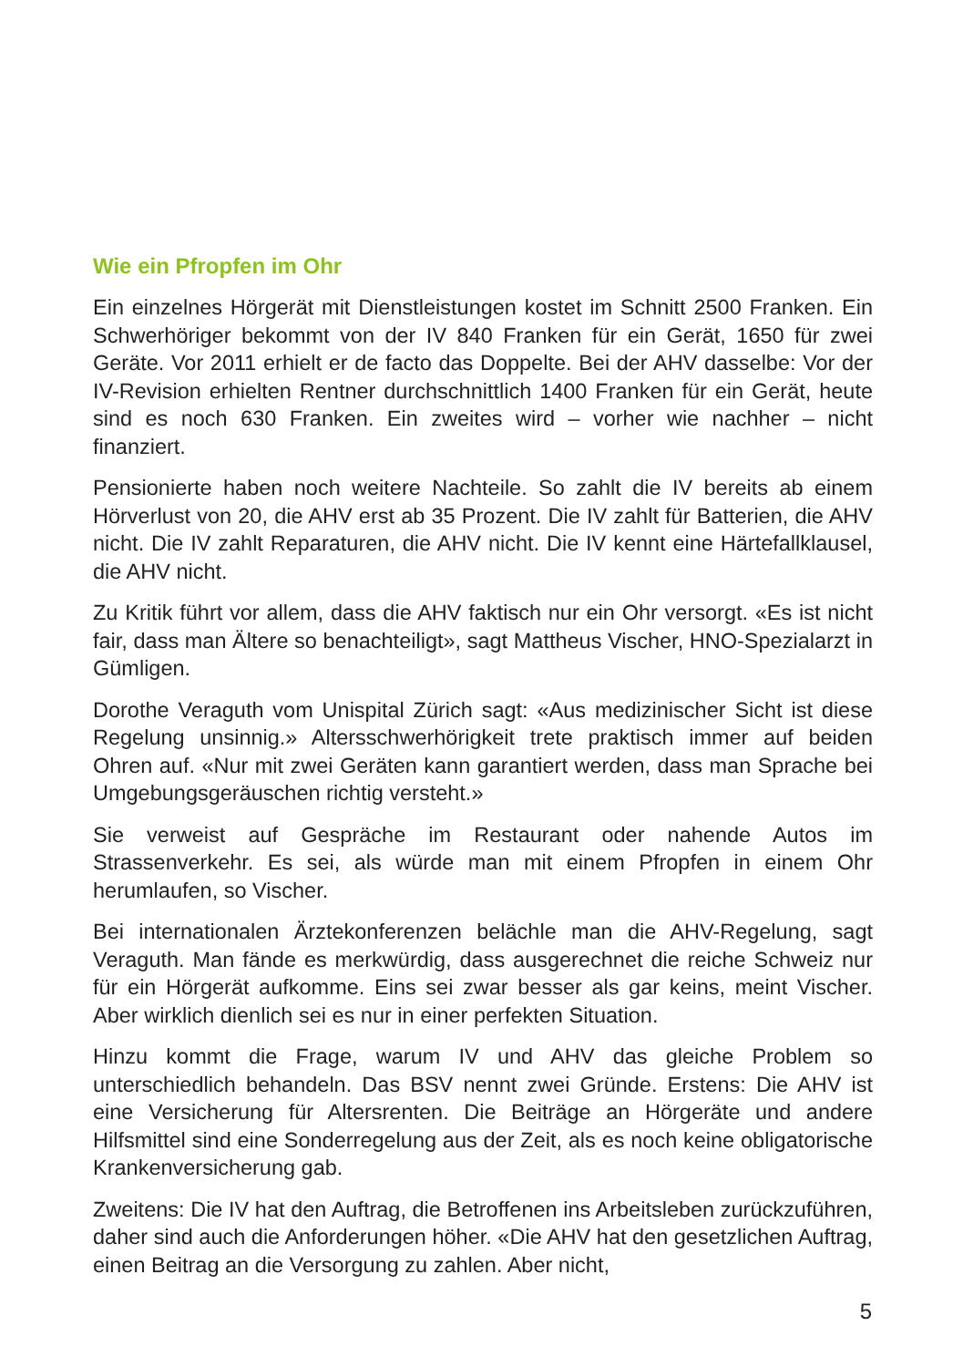Wie ein Pfropfen im Ohr
Ein einzelnes Hörgerät mit Dienstleistungen kostet im Schnitt 2500 Franken. Ein Schwerhöriger bekommt von der IV 840 Franken für ein Gerät, 1650 für zwei Geräte. Vor 2011 erhielt er de facto das Doppelte. Bei der AHV dasselbe: Vor der IV-Revision erhielten Rentner durchschnittlich 1400 Franken für ein Gerät, heute sind es noch 630 Franken. Ein zweites wird – vorher wie nachher – nicht finanziert.
Pensionierte haben noch weitere Nachteile. So zahlt die IV bereits ab einem Hörverlust von 20, die AHV erst ab 35 Prozent. Die IV zahlt für Batterien, die AHV nicht. Die IV zahlt Reparaturen, die AHV nicht. Die IV kennt eine Härtefallklausel, die AHV nicht.
Zu Kritik führt vor allem, dass die AHV faktisch nur ein Ohr versorgt. «Es ist nicht fair, dass man Ältere so benachteiligt», sagt Mattheus Vischer, HNO-Spezialarzt in Gümligen.
Dorothe Veraguth vom Unispital Zürich sagt: «Aus medizinischer Sicht ist diese Regelung unsinnig.» Altersschwerhörigkeit trete praktisch immer auf beiden Ohren auf. «Nur mit zwei Geräten kann garantiert werden, dass man Sprache bei Umgebungsgeräuschen richtig versteht.»
Sie verweist auf Gespräche im Restaurant oder nahende Autos im Strassenverkehr. Es sei, als würde man mit einem Pfropfen in einem Ohr herumlaufen, so Vischer.
Bei internationalen Ärztekonferenzen belächle man die AHV-Regelung, sagt Veraguth. Man fände es merkwürdig, dass ausgerechnet die reiche Schweiz nur für ein Hörgerät aufkomme. Eins sei zwar besser als gar keins, meint Vischer. Aber wirklich dienlich sei es nur in einer perfekten Situation.
Hinzu kommt die Frage, warum IV und AHV das gleiche Problem so unterschiedlich behandeln. Das BSV nennt zwei Gründe. Erstens: Die AHV ist eine Versicherung für Altersrenten. Die Beiträge an Hörgeräte und andere Hilfsmittel sind eine Sonderregelung aus der Zeit, als es noch keine obligatorische Krankenversicherung gab.
Zweitens: Die IV hat den Auftrag, die Betroffenen ins Arbeitsleben zurückzuführen, daher sind auch die Anforderungen höher. «Die AHV hat den gesetzlichen Auftrag, einen Beitrag an die Versorgung zu zahlen. Aber nicht,
5